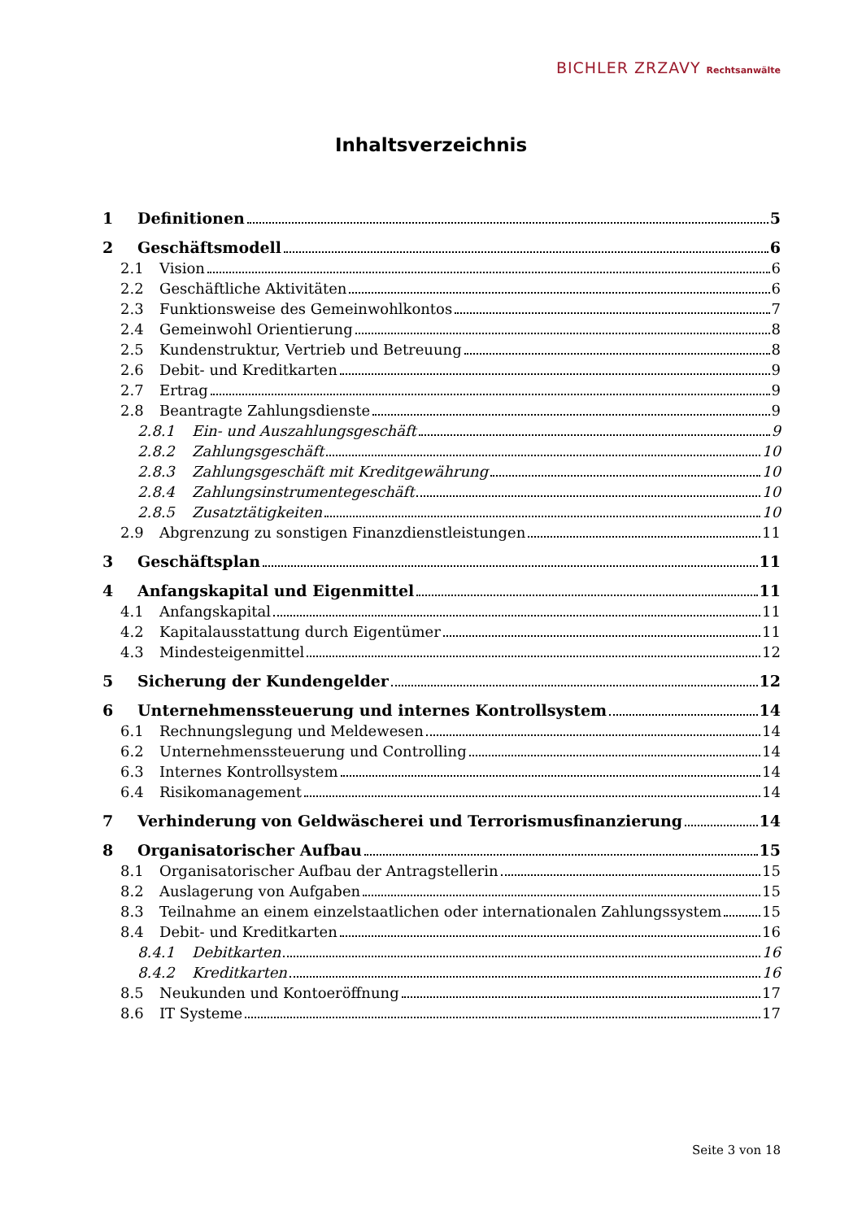BICHLER ZRZAVY Rechtsanwälte
Inhaltsverzeichnis
1 Definitionen 5
2 Geschäftsmodell 6
2.1 Vision 6
2.2 Geschäftliche Aktivitäten 6
2.3 Funktionsweise des Gemeinwohlkontos 7
2.4 Gemeinwohl Orientierung 8
2.5 Kundenstruktur, Vertrieb und Betreuung 8
2.6 Debit- und Kreditkarten 9
2.7 Ertrag 9
2.8 Beantragte Zahlungsdienste 9
2.8.1 Ein- und Auszahlungsgeschäft 9
2.8.2 Zahlungsgeschäft 10
2.8.3 Zahlungsgeschäft mit Kreditgewährung 10
2.8.4 Zahlungsinstrumentegeschäft 10
2.8.5 Zusatztätigkeiten 10
2.9 Abgrenzung zu sonstigen Finanzdienstleistungen 11
3 Geschäftsplan 11
4 Anfangskapital und Eigenmittel 11
4.1 Anfangskapital 11
4.2 Kapitalausstattung durch Eigentümer 11
4.3 Mindesteigenmittel 12
5 Sicherung der Kundengelder 12
6 Unternehmenssteuerung und internes Kontrollsystem 14
6.1 Rechnungslegung und Meldewesen 14
6.2 Unternehmenssteuerung und Controlling 14
6.3 Internes Kontrollsystem 14
6.4 Risikomanagement 14
7 Verhinderung von Geldwäscherei und Terrorismusfinanzierung 14
8 Organisatorischer Aufbau 15
8.1 Organisatorischer Aufbau der Antragstellerin 15
8.2 Auslagerung von Aufgaben 15
8.3 Teilnahme an einem einzelstaatlichen oder internationalen Zahlungssystem 15
8.4 Debit- und Kreditkarten 16
8.4.1 Debitkarten 16
8.4.2 Kreditkarten 16
8.5 Neukunden und Kontoeröffnung 17
8.6 IT Systeme 17
Seite 3 von 18